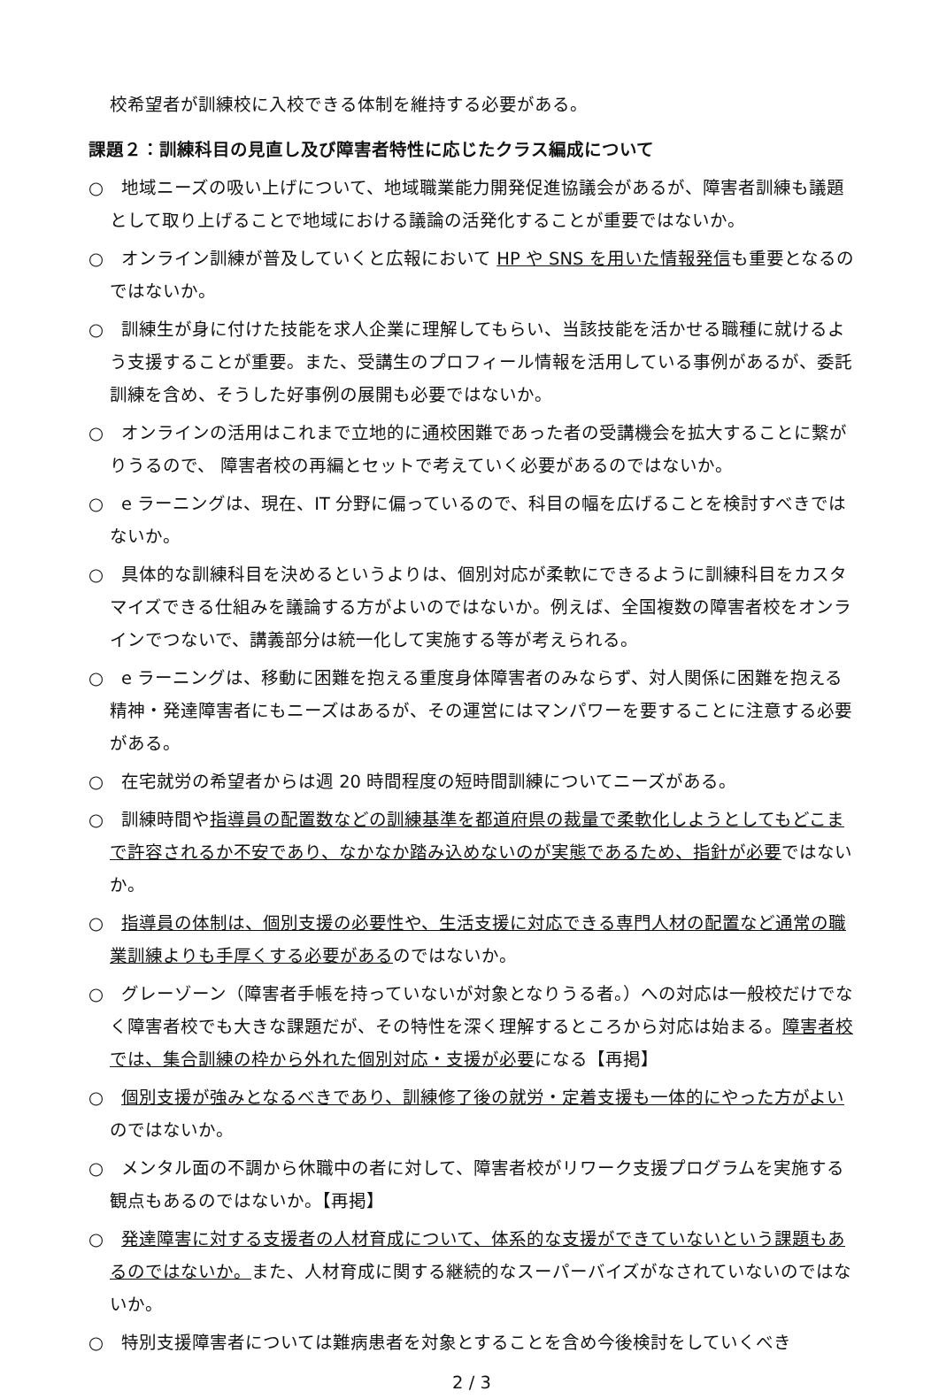校希望者が訓練校に入校できる体制を維持する必要がある。
課題２：訓練科目の見直し及び障害者特性に応じたクラス編成について
○　地域ニーズの吸い上げについて、地域職業能力開発促進協議会があるが、障害者訓練も議題として取り上げることで地域における議論の活発化することが重要ではないか。
○　オンライン訓練が普及していくと広報において HP や SNS を用いた情報発信も重要となるのではないか。
○　訓練生が身に付けた技能を求人企業に理解してもらい、当該技能を活かせる職種に就けるよう支援することが重要。また、受講生のプロフィール情報を活用している事例があるが、委託訓練を含め、そうした好事例の展開も必要ではないか。
○　オンラインの活用はこれまで立地的に通校困難であった者の受講機会を拡大することに繋がりうるので、 障害者校の再編とセットで考えていく必要があるのではないか。
○　e ラーニングは、現在、IT 分野に偏っているので、科目の幅を広げることを検討すべきではないか。
○　具体的な訓練科目を決めるというよりは、個別対応が柔軟にできるように訓練科目をカスタマイズできる仕組みを議論する方がよいのではないか。例えば、全国複数の障害者校をオンラインでつないで、講義部分は統一化して実施する等が考えられる。
○　e ラーニングは、移動に困難を抱える重度身体障害者のみならず、対人関係に困難を抱える精神・発達障害者にもニーズはあるが、その運営にはマンパワーを要することに注意する必要がある。
○　在宅就労の希望者からは週 20 時間程度の短時間訓練についてニーズがある。
○　訓練時間や指導員の配置数などの訓練基準を都道府県の裁量で柔軟化しようとしてもどこまで許容されるか不安であり、なかなか踏み込めないのが実態であるため、指針が必要ではないか。
○　指導員の体制は、個別支援の必要性や、生活支援に対応できる専門人材の配置など通常の職業訓練よりも手厚くする必要があるのではないか。
○　グレーゾーン（障害者手帳を持っていないが対象となりうる者。）への対応は一般校だけでなく障害者校でも大きな課題だが、その特性を深く理解するところから対応は始まる。障害者校では、集合訓練の枠から外れた個別対応・支援が必要になる【再掲】
○　個別支援が強みとなるべきであり、訓練修了後の就労・定着支援も一体的にやった方がよいのではないか。
○　メンタル面の不調から休職中の者に対して、障害者校がリワーク支援プログラムを実施する観点もあるのではないか。【再掲】
○　発達障害に対する支援者の人材育成について、体系的な支援ができていないという課題もあるのではないか。また、人材育成に関する継続的なスーパーバイズがなされていないのではないか。
○　特別支援障害者については難病患者を対象とすることを含め今後検討をしていくべき
2 / 3